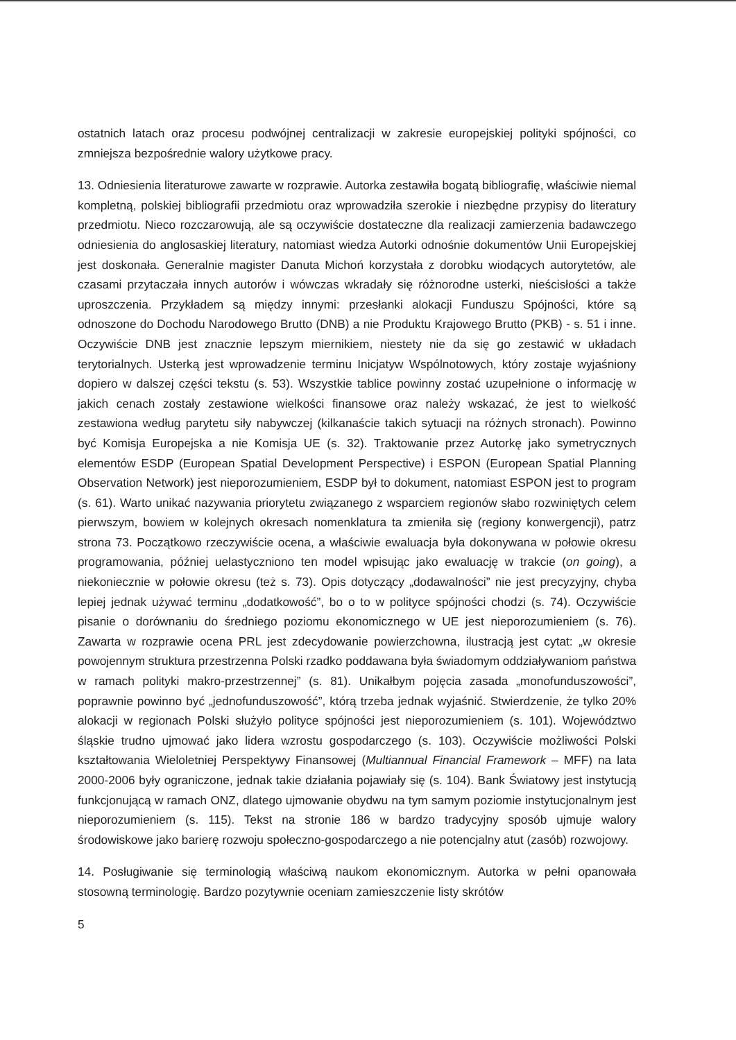ostatnich latach oraz procesu podwójnej centralizacji w zakresie europejskiej polityki spójności, co zmniejsza bezpośrednie walory użytkowe pracy.
13. Odniesienia literaturowe zawarte w rozprawie. Autorka zestawiła bogatą bibliografię, właściwie niemal kompletną, polskiej bibliografii przedmiotu oraz wprowadziła szerokie i niezbędne przypisy do literatury przedmiotu. Nieco rozczarowują, ale są oczywiście dostateczne dla realizacji zamierzenia badawczego odniesienia do anglosaskiej literatury, natomiast wiedza Autorki odnośnie dokumentów Unii Europejskiej jest doskonała. Generalnie magister Danuta Michoń korzystała z dorobku wiodących autorytetów, ale czasami przytaczała innych autorów i wówczas wkradały się różnorodne usterki, nieścisłości a także uproszczenia. Przykładem są między innymi: przesłanki alokacji Funduszu Spójności, które są odnoszone do Dochodu Narodowego Brutto (DNB) a nie Produktu Krajowego Brutto (PKB) - s. 51 i inne. Oczywiście DNB jest znacznie lepszym miernikiem, niestety nie da się go zestawić w układach terytorialnych. Usterką jest wprowadzenie terminu Inicjatyw Wspólnotowych, który zostaje wyjaśniony dopiero w dalszej części tekstu (s. 53). Wszystkie tablice powinny zostać uzupełnione o informację w jakich cenach zostały zestawione wielkości finansowe oraz należy wskazać, że jest to wielkość zestawiona według parytetu siły nabywczej (kilkanaście takich sytuacji na różnych stronach). Powinno być Komisja Europejska a nie Komisja UE (s. 32). Traktowanie przez Autorkę jako symetrycznych elementów ESDP (European Spatial Development Perspective) i ESPON (European Spatial Planning Observation Network) jest nieporozumieniem, ESDP był to dokument, natomiast ESPON jest to program (s. 61). Warto unikać nazywania priorytetu związanego z wsparciem regionów słabo rozwiniętych celem pierwszym, bowiem w kolejnych okresach nomenklatura ta zmieniła się (regiony konwergencji), patrz strona 73. Początkowo rzeczywiście ocena, a właściwie ewaluacja była dokonywana w połowie okresu programowania, później uelastyczniono ten model wpisując jako ewaluację w trakcie (on going), a niekoniecznie w połowie okresu (też s. 73). Opis dotyczący „dodawalności” nie jest precyzyjny, chyba lepiej jednak używać terminu „dodatkowość”, bo o to w polityce spójności chodzi (s. 74). Oczywiście pisanie o dorównaniu do średniego poziomu ekonomicznego w UE jest nieporozumieniem (s. 76). Zawarta w rozprawie ocena PRL jest zdecydowanie powierzchowna, ilustracją jest cytat: „w okresie powojennym struktura przestrzenna Polski rzadko poddawana była świadomym oddziaływaniom państwa w ramach polityki makro-przestrzennej” (s. 81). Unikałbym pojęcia zasada „monofunduszowości”, poprawnie powinno być „jednofunduszowość”, którą trzeba jednak wyjaśnić. Stwierdzenie, że tylko 20% alokacji w regionach Polski służyło polityce spójności jest nieporozumieniem (s. 101). Województwo śląskie trudno ujmować jako lidera wzrostu gospodarczego (s. 103). Oczywiście możliwości Polski kształtowania Wieloletniej Perspektywy Finansowej (Multiannual Financial Framework – MFF) na lata 2000-2006 były ograniczone, jednak takie działania pojawiały się (s. 104). Bank Światowy jest instytucją funkcjonującą w ramach ONZ, dlatego ujmowanie obydwu na tym samym poziomie instytucjonalnym jest nieporozumieniem (s. 115). Tekst na stronie 186 w bardzo tradycyjny sposób ujmuje walory środowiskowe jako barierę rozwoju społeczno-gospodarczego a nie potencjalny atut (zasób) rozwojowy.
14. Posługiwanie się terminologią właściwą naukom ekonomicznym. Autorka w pełni opanowała stosowną terminologię. Bardzo pozytywnie oceniam zamieszczenie listy skrótów
5